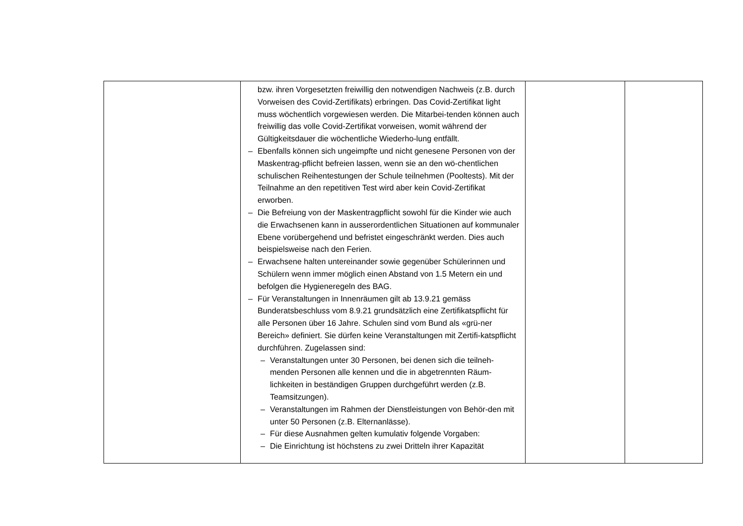| | bzw. ihren Vorgesetzten freiwillig den notwendigen Nachweis (z.B. durch Vorweisen des Covid-Zertifikats) erbringen. Das Covid-Zertifikat light muss wöchentlich vorgewiesen werden. Die Mitarbei-tenden können auch freiwillig das volle Covid-Zertifikat vorweisen, womit während der Gültigkeitsdauer die wöchentliche Wiederho-lung entfällt. – Ebenfalls können sich ungeimpfte und nicht genesene Personen von der Maskentrag-pflicht befreien lassen, wenn sie an den wö-chentlichen schulischen Reihentestungen der Schule teilnehmen (Pooltests). Mit der Teilnahme an den repetitiven Test wird aber kein Covid-Zertifikat erworben. – Die Befreiung von der Maskentragpflicht sowohl für die Kinder wie auch die Erwachsenen kann in ausserordentlichen Situationen auf kommunaler Ebene vorübergehend und befristet eingeschränkt werden. Dies auch beispielsweise nach den Ferien. – Erwachsene halten untereinander sowie gegenüber Schülerinnen und Schülern wenn immer möglich einen Abstand von 1.5 Metern ein und befolgen die Hygieneregeln des BAG. – Für Veranstaltungen in Innenräumen gilt ab 13.9.21 gemäss Bunderatsbeschluss vom 8.9.21 grundsätzlich eine Zertifikatspflicht für alle Personen über 16 Jahre. Schulen sind vom Bund als «grü-ner Bereich» definiert. Sie dürfen keine Veranstaltungen mit Zertifi-katspflicht durchführen. Zugelassen sind: – Veranstaltungen unter 30 Personen, bei denen sich die teilneh-menden Personen alle kennen und die in abgetrennten Räum-lichkeiten in beständigen Gruppen durchgeführt werden (z.B. Teamsitzungen). – Veranstaltungen im Rahmen der Dienstleistungen von Behör-den mit unter 50 Personen (z.B. Elternanlässe). – Für diese Ausnahmen gelten kumulativ folgende Vorgaben: – Die Einrichtung ist höchstens zu zwei Dritteln ihrer Kapazität | | |